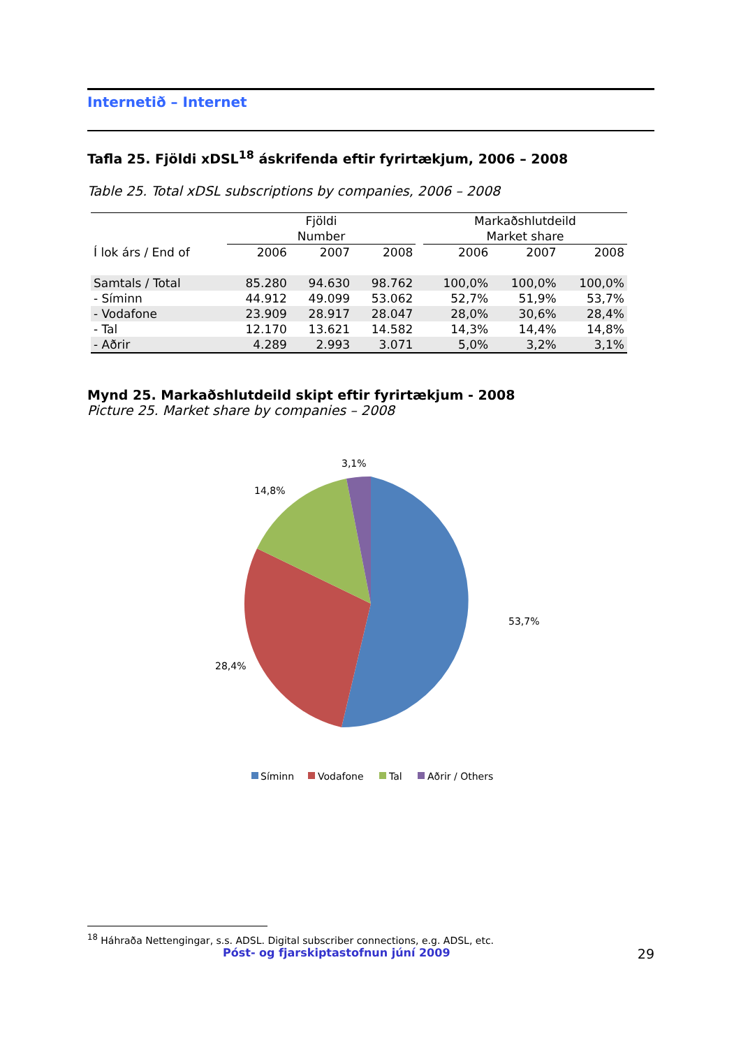Internetið – Internet
Tafla 25. Fjöldi xDSL<sup>18</sup> áskrifenda eftir fyrirtækjum, 2006 – 2008
Table 25. Total xDSL subscriptions by companies, 2006 – 2008
| | Fjöldi Number | | | | Markaðshlutdeild Market share | | |
| --- | --- | --- | --- | --- | --- | --- | --- |
| Í lok árs / End of | 2006 | 2007 | 2008 | | 2006 | 2007 | 2008 |
| Samtals / Total | 85.280 | 94.630 | 98.762 | | 100,0% | 100,0% | 100,0% |
| - Síminn | 44.912 | 49.099 | 53.062 | | 52,7% | 51,9% | 53,7% |
| - Vodafone | 23.909 | 28.917 | 28.047 | | 28,0% | 30,6% | 28,4% |
| - Tal | 12.170 | 13.621 | 14.582 | | 14,3% | 14,4% | 14,8% |
| - Aðrir | 4.289 | 2.993 | 3.071 | | 5,0% | 3,2% | 3,1% |
Mynd 25. Markaðshlutdeild skipt eftir fyrirtækjum - 2008
Picture 25. Market share by companies – 2008
3,1%
14,8%
53,7%
28,4%
Síminn
Vodafone
Tal
Aðrir / Others
<sup>18</sup> Háhraða Nettengingar, s.s. ADSL. Digital subscriber connections, e.g. ADSL, etc.
Póst- og fjarskiptastofnun júní 2009 29